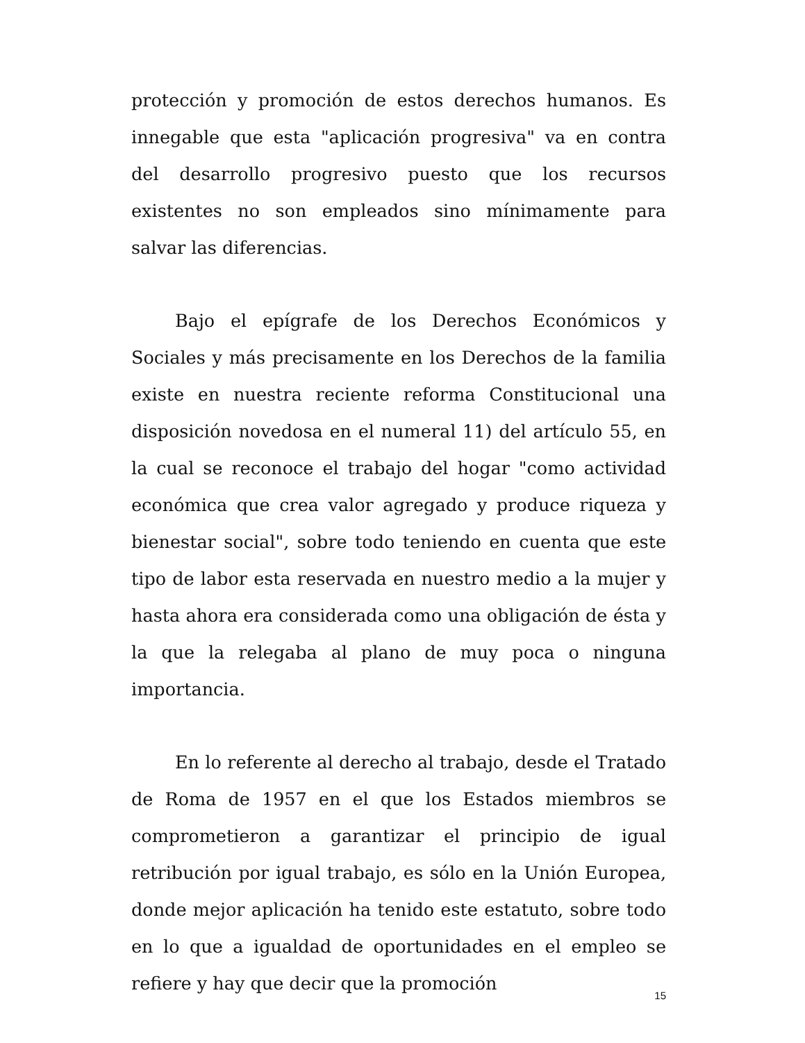protección y promoción de estos derechos humanos. Es innegable que esta "aplicación progresiva" va en contra del desarrollo progresivo puesto que los recursos existentes no son empleados sino mínimamente para salvar las diferencias.
Bajo el epígrafe de los Derechos Económicos y Sociales y más precisamente en los Derechos de la familia existe en nuestra reciente reforma Constitucional una disposición novedosa en el numeral 11) del artículo 55, en la cual se reconoce el trabajo del hogar "como actividad económica que crea valor agregado y produce riqueza y bienestar social", sobre todo teniendo en cuenta que este tipo de labor esta reservada en nuestro medio a la mujer y hasta ahora era considerada como una obligación de ésta y la que la relegaba al plano de muy poca o ninguna importancia.
En lo referente al derecho al trabajo, desde el Tratado de Roma de 1957 en el que los Estados miembros se comprometieron a garantizar el principio de igual retribución por igual trabajo, es sólo en la Unión Europea, donde mejor aplicación ha tenido este estatuto, sobre todo en lo que a igualdad de oportunidades en el empleo se refiere y hay que decir que la promoción
15